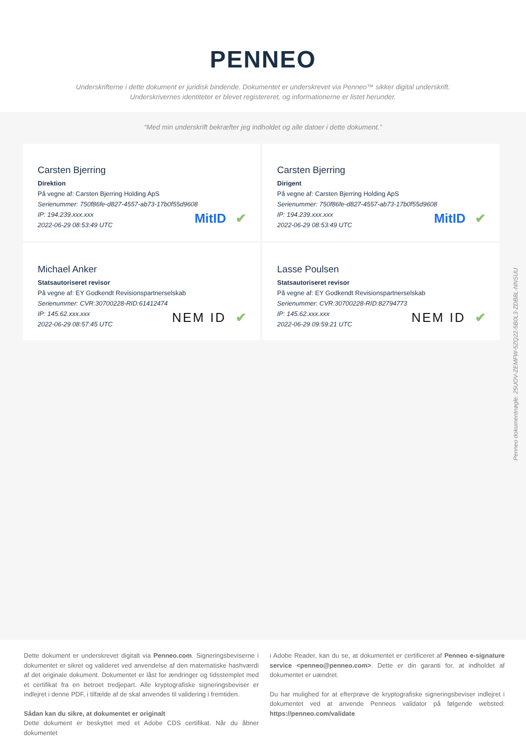PENNEO
Underskrifterne i dette dokument er juridisk bindende. Dokumentet er underskrevet via Penneo™ sikker digital underskrift.
Underskrivernes identiteter er blevet registereret, og informationerne er listet herunder.
“Med min underskrift bekræfter jeg indholdet og alle datoer i dette dokument.”
Carsten Bjerring
Direktion
På vegne af: Carsten Bjerring Holding ApS
Serienummer: 750f86fe-d827-4557-ab73-17b0f55d9608
IP: 194.239.xxx.xxx
2022-06-29 08:53:49 UTC
MitID ✔
Carsten Bjerring
Dirigent
På vegne af: Carsten Bjerring Holding ApS
Serienummer: 750f86fe-d827-4557-ab73-17b0f55d9608
IP: 194.239.xxx.xxx
2022-06-29 08:53:49 UTC
MitID ✔
Michael Anker
Statsautoriseret revisor
På vegne af: EY Godkendt Revisionspartnerselskab
Serienummer: CVR:30700228-RID:61412474
IP: 145.62.xxx.xxx
2022-06-29 08:57:45 UTC
NEM ID ✔
Lasse Poulsen
Statsautoriseret revisor
På vegne af: EY Godkendt Revisionspartnerselskab
Serienummer: CVR:30700228-RID:82794773
IP: 145.62.xxx.xxx
2022-06-29 09:59:21 UTC
NEM ID ✔
Penneo dokumentnøgle: 25UOV-ZEMFW-5ZQ22-5B0L3-ZDB8L-NNSUU
Dette dokument er underskrevet digitalt via Penneo.com. Signeringsbeviserne i dokumentet er sikret og valideret ved anvendelse af den matematiske hashværdi af det originale dokument. Dokumentet er låst for ændringer og tidsstemplet med et certifikat fra en betroet tredjepart. Alle kryptografiske signeringsbeviser er indlejret i denne PDF, i tilfælde af de skal anvendes til validering i fremtiden.
Sådan kan du sikre, at dokumentet er originalt
Dette dokument er beskyttet med et Adobe CDS certifikat. Når du åbner dokumentet
i Adobe Reader, kan du se, at dokumentet er certificeret af Penneo e-signature service <penneo@penneo.com>. Dette er din garanti for, at indholdet af dokumentet er uændret.
Du har mulighed for at efterprøve de kryptografiske signeringsbeviser indlejret i dokumentet ved at anvende Penneos validator på følgende websted: https://penneo.com/validate